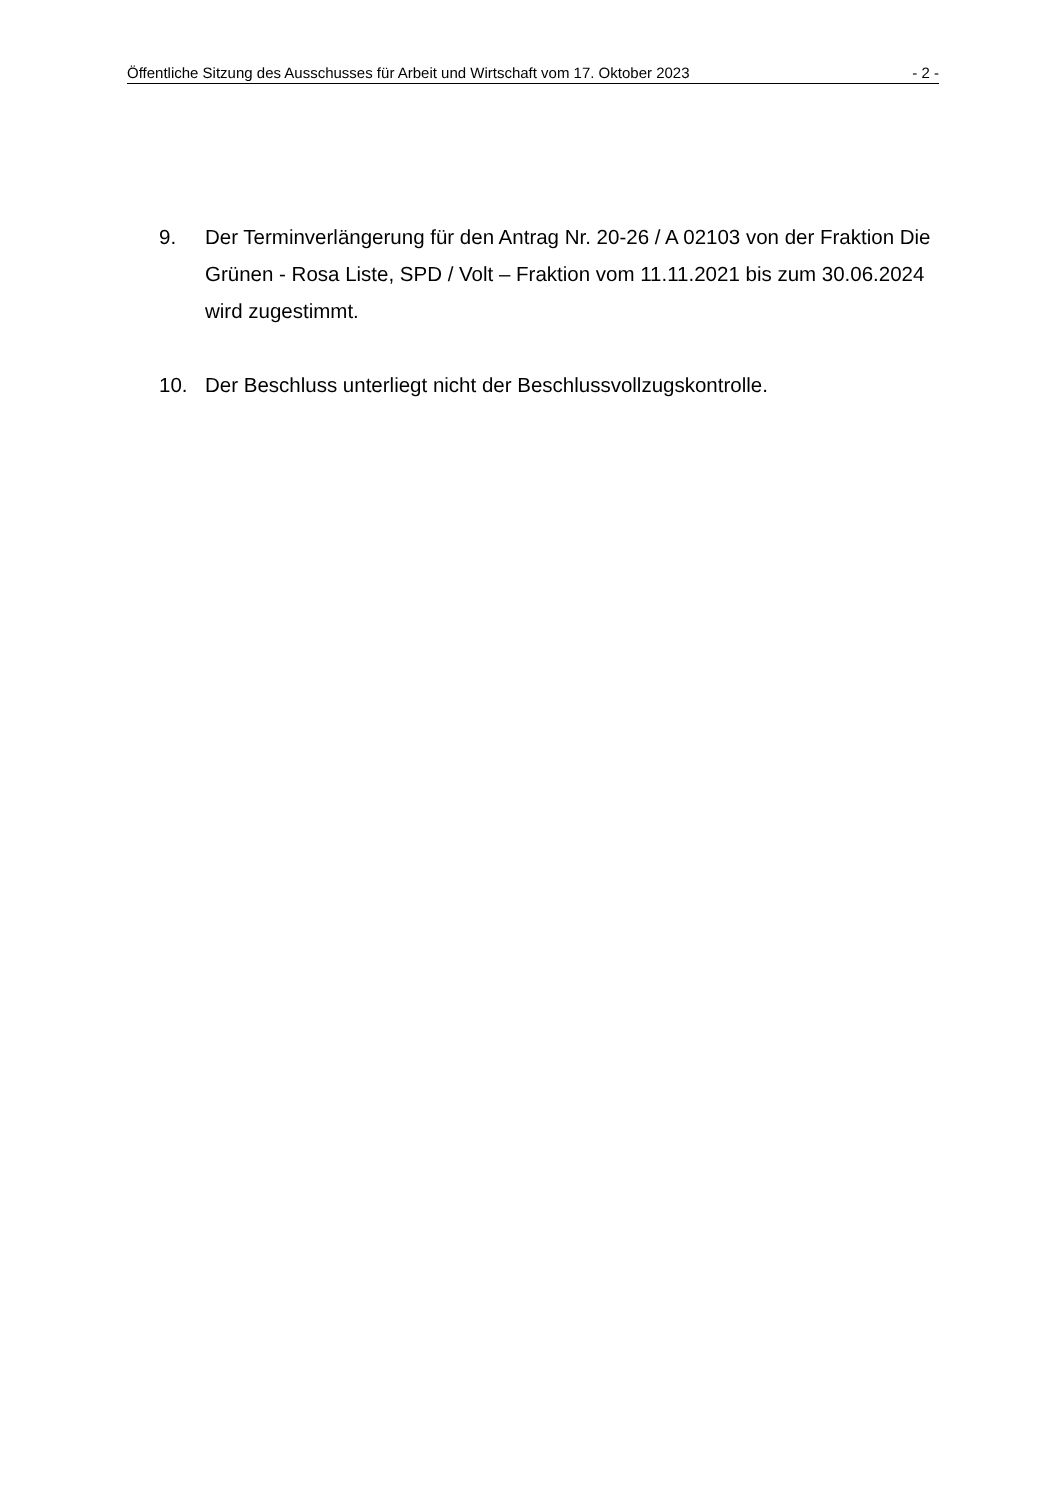Öffentliche Sitzung des Ausschusses für Arbeit und Wirtschaft vom 17. Oktober 2023 - 2 -
9. Der Terminverlängerung für den Antrag Nr. 20-26 / A 02103 von der Fraktion Die Grünen - Rosa Liste, SPD / Volt – Fraktion vom 11.11.2021 bis zum 30.06.2024 wird zugestimmt.
10. Der Beschluss unterliegt nicht der Beschlussvollzugskontrolle.